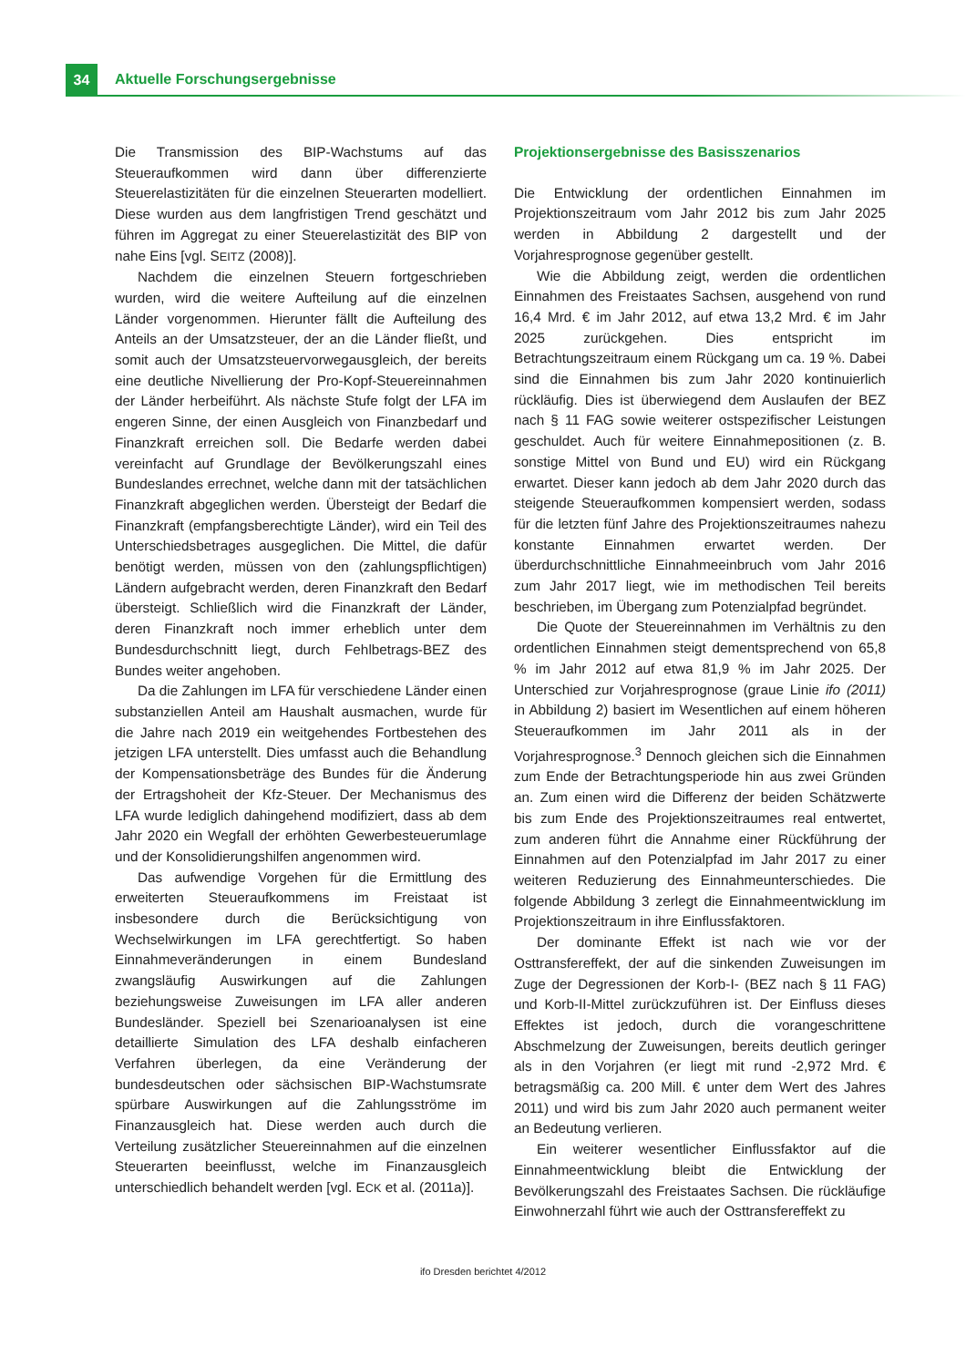34 Aktuelle Forschungsergebnisse
Die Transmission des BIP-Wachstums auf das Steueraufkommen wird dann über differenzierte Steuerelastizitäten für die einzelnen Steuerarten modelliert. Diese wurden aus dem langfristigen Trend geschätzt und führen im Aggregat zu einer Steuerelastizität des BIP von nahe Eins [vgl. SEITZ (2008)].
Nachdem die einzelnen Steuern fortgeschrieben wurden, wird die weitere Aufteilung auf die einzelnen Länder vorgenommen. Hierunter fällt die Aufteilung des Anteils an der Umsatzsteuer, der an die Länder fließt, und somit auch der Umsatzsteuervorwegausgleich, der bereits eine deutliche Nivellierung der Pro-Kopf-Steuereinnahmen der Länder herbeiführt. Als nächste Stufe folgt der LFA im engeren Sinne, der einen Ausgleich von Finanzbedarf und Finanzkraft erreichen soll. Die Bedarfe werden dabei vereinfacht auf Grundlage der Bevölkerungszahl eines Bundeslandes errechnet, welche dann mit der tatsächlichen Finanzkraft abgeglichen werden. Übersteigt der Bedarf die Finanzkraft (empfangsberechtigte Länder), wird ein Teil des Unterschiedsbetrages ausgeglichen. Die Mittel, die dafür benötigt werden, müssen von den (zahlungspflichtigen) Ländern aufgebracht werden, deren Finanzkraft den Bedarf übersteigt. Schließlich wird die Finanzkraft der Länder, deren Finanzkraft noch immer erheblich unter dem Bundesdurchschnitt liegt, durch Fehlbetrags-BEZ des Bundes weiter angehoben.
Da die Zahlungen im LFA für verschiedene Länder einen substanziellen Anteil am Haushalt ausmachen, wurde für die Jahre nach 2019 ein weitgehendes Fortbestehen des jetzigen LFA unterstellt. Dies umfasst auch die Behandlung der Kompensationsbeträge des Bundes für die Änderung der Ertragshoheit der Kfz-Steuer. Der Mechanismus des LFA wurde lediglich dahingehend modifiziert, dass ab dem Jahr 2020 ein Wegfall der erhöhten Gewerbesteuerumlage und der Konsolidierungshilfen angenommen wird.
Das aufwendige Vorgehen für die Ermittlung des erweiterten Steueraufkommens im Freistaat ist insbesondere durch die Berücksichtigung von Wechselwirkungen im LFA gerechtfertigt. So haben Einnahmeveränderungen in einem Bundesland zwangsläufig Auswirkungen auf die Zahlungen beziehungsweise Zuweisungen im LFA aller anderen Bundesländer. Speziell bei Szenarioanalysen ist eine detaillierte Simulation des LFA deshalb einfacheren Verfahren überlegen, da eine Veränderung der bundesdeutschen oder sächsischen BIP-Wachstumsrate spürbare Auswirkungen auf die Zahlungsströme im Finanzausgleich hat. Diese werden auch durch die Verteilung zusätzlicher Steuereinnahmen auf die einzelnen Steuerarten beeinflusst, welche im Finanzausgleich unterschiedlich behandelt werden [vgl. ECK et al. (2011a)].
Projektionsergebnisse des Basisszenarios
Die Entwicklung der ordentlichen Einnahmen im Projektionszeitraum vom Jahr 2012 bis zum Jahr 2025 werden in Abbildung 2 dargestellt und der Vorjahresprognose gegenüber gestellt.
Wie die Abbildung zeigt, werden die ordentlichen Einnahmen des Freistaates Sachsen, ausgehend von rund 16,4 Mrd. € im Jahr 2012, auf etwa 13,2 Mrd. € im Jahr 2025 zurückgehen. Dies entspricht im Betrachtungszeitraum einem Rückgang um ca. 19 %. Dabei sind die Einnahmen bis zum Jahr 2020 kontinuierlich rückläufig. Dies ist überwiegend dem Auslaufen der BEZ nach § 11 FAG sowie weiterer ostspezifischer Leistungen geschuldet. Auch für weitere Einnahmepositionen (z. B. sonstige Mittel von Bund und EU) wird ein Rückgang erwartet. Dieser kann jedoch ab dem Jahr 2020 durch das steigende Steueraufkommen kompensiert werden, sodass für die letzten fünf Jahre des Projektionszeitraumes nahezu konstante Einnahmen erwartet werden. Der überdurchschnittliche Einnahmeeinbruch vom Jahr 2016 zum Jahr 2017 liegt, wie im methodischen Teil bereits beschrieben, im Übergang zum Potenzialpfad begründet.
Die Quote der Steuereinnahmen im Verhältnis zu den ordentlichen Einnahmen steigt dementsprechend von 65,8 % im Jahr 2012 auf etwa 81,9 % im Jahr 2025. Der Unterschied zur Vorjahresprognose (graue Linie ifo (2011) in Abbildung 2) basiert im Wesentlichen auf einem höheren Steueraufkommen im Jahr 2011 als in der Vorjahresprognose.<sup>3</sup> Dennoch gleichen sich die Einnahmen zum Ende der Betrachtungsperiode hin aus zwei Gründen an. Zum einen wird die Differenz der beiden Schätzwerte bis zum Ende des Projektionszeitraumes real entwertet, zum anderen führt die Annahme einer Rückführung der Einnahmen auf den Potenzialpfad im Jahr 2017 zu einer weiteren Reduzierung des Einnahmeunterschiedes. Die folgende Abbildung 3 zerlegt die Einnahmeentwicklung im Projektionszeitraum in ihre Einflussfaktoren.
Der dominante Effekt ist nach wie vor der Osttransfereffekt, der auf die sinkenden Zuweisungen im Zuge der Degressionen der Korb-I- (BEZ nach § 11 FAG) und Korb-II-Mittel zurückzuführen ist. Der Einfluss dieses Effektes ist jedoch, durch die vorangeschrittene Abschmelzung der Zuweisungen, bereits deutlich geringer als in den Vorjahren (er liegt mit rund -2,972 Mrd. € betragsmäßig ca. 200 Mill. € unter dem Wert des Jahres 2011) und wird bis zum Jahr 2020 auch permanent weiter an Bedeutung verlieren.
Ein weiterer wesentlicher Einflussfaktor auf die Einnahmeentwicklung bleibt die Entwicklung der Bevölkerungszahl des Freistaates Sachsen. Die rückläufige Einwohnerzahl führt wie auch der Osttransfereffekt zu
ifo Dresden berichtet 4/2012